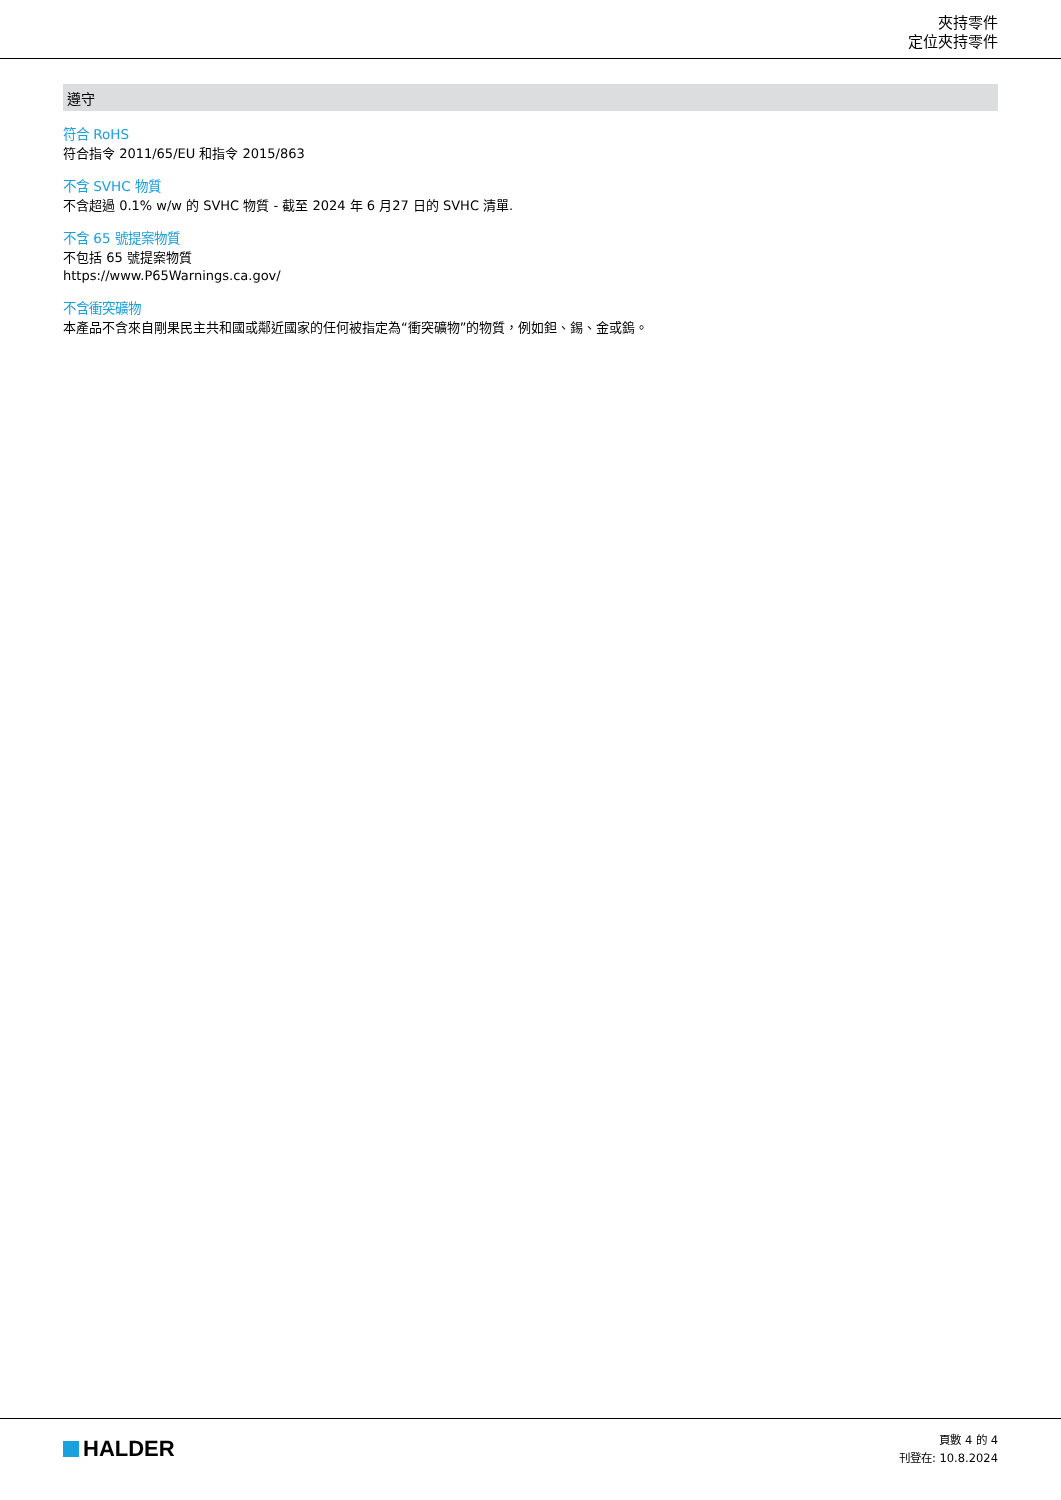夾持零件
定位夾持零件
遵守
符合 RoHS
符合指令 2011/65/EU 和指令 2015/863
不含 SVHC 物質
不含超過 0.1% w/w 的 SVHC 物質 - 截至 2024 年 6 月27 日的 SVHC 清單.
不含 65 號提案物質
不包括 65 號提案物質
https://www.P65Warnings.ca.gov/
不含衝突礦物
本產品不含來自剛果民主共和國或鄰近國家的任何被指定為“衝突礦物”的物質，例如鉭、錫、金或鎢。
HALDER
頁數 4 的 4
刊登在: 10.8.2024